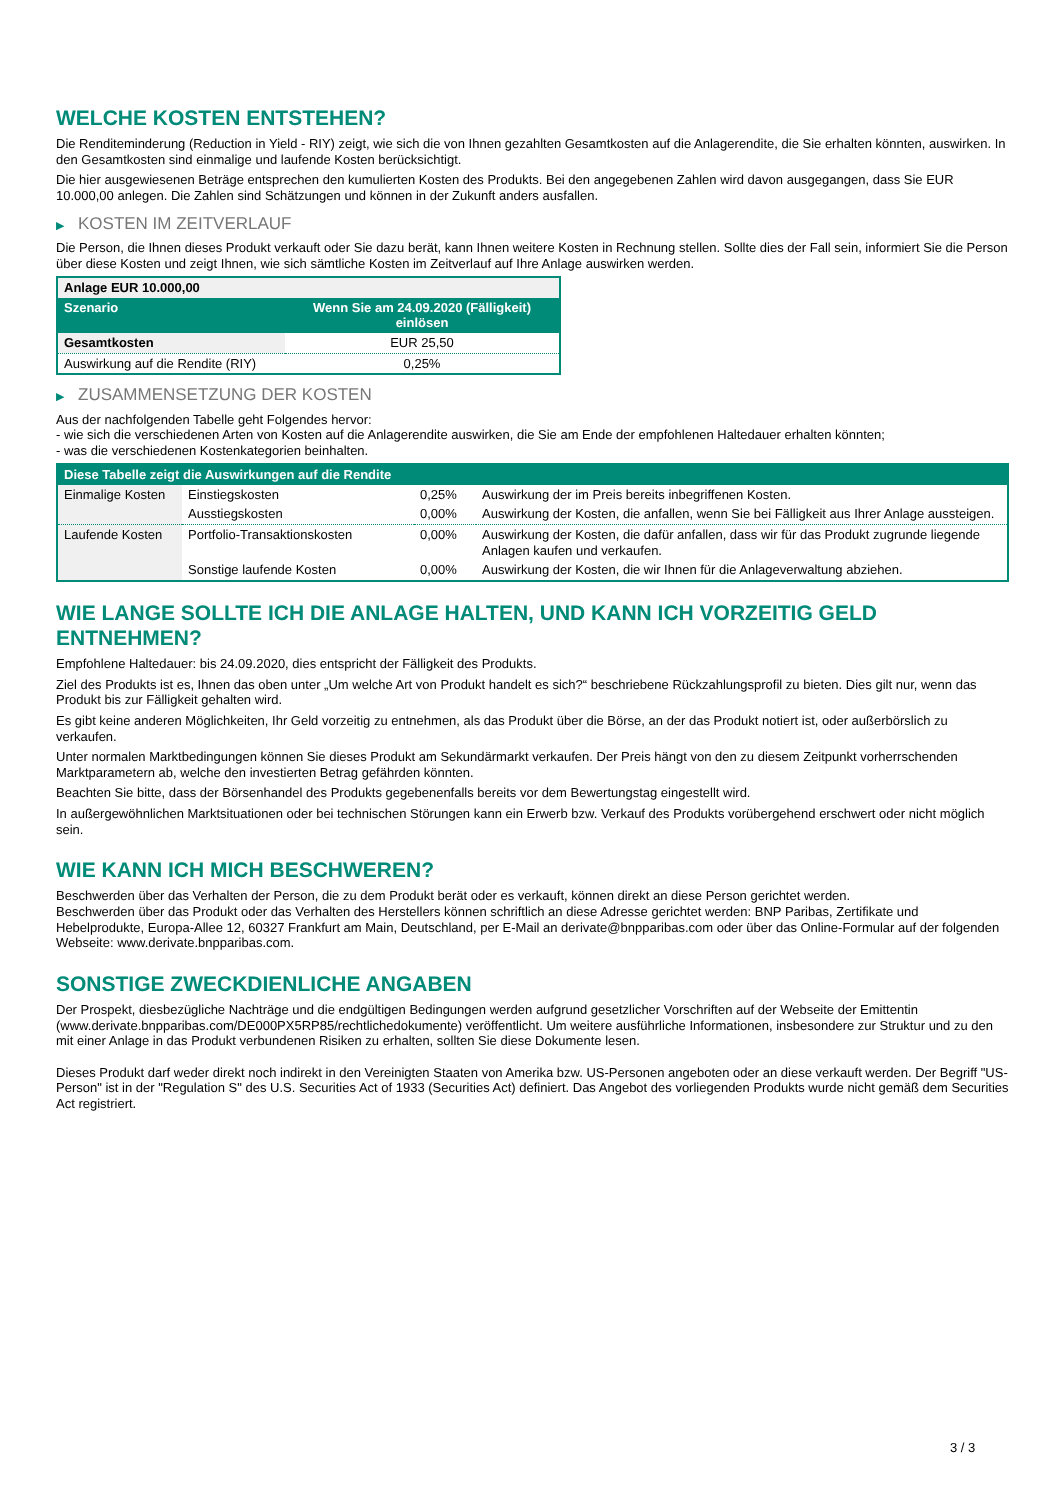WELCHE KOSTEN ENTSTEHEN?
Die Renditeminderung (Reduction in Yield - RIY) zeigt, wie sich die von Ihnen gezahlten Gesamtkosten auf die Anlagerendite, die Sie erhalten könnten, auswirken. In den Gesamtkosten sind einmalige und laufende Kosten berücksichtigt.
Die hier ausgewiesenen Beträge entsprechen den kumulierten Kosten des Produkts. Bei den angegebenen Zahlen wird davon ausgegangen, dass Sie EUR 10.000,00 anlegen. Die Zahlen sind Schätzungen und können in der Zukunft anders ausfallen.
▶ KOSTEN IM ZEITVERLAUF
Die Person, die Ihnen dieses Produkt verkauft oder Sie dazu berät, kann Ihnen weitere Kosten in Rechnung stellen. Sollte dies der Fall sein, informiert Sie die Person über diese Kosten und zeigt Ihnen, wie sich sämtliche Kosten im Zeitverlauf auf Ihre Anlage auswirken werden.
| Anlage EUR 10.000,00 | |
| --- | --- |
| Szenario | Wenn Sie am 24.09.2020 (Fälligkeit) einlösen |
| Gesamtkosten | EUR 25,50 |
| Auswirkung auf die Rendite (RIY) | 0,25% |
▶ ZUSAMMENSETZUNG DER KOSTEN
Aus der nachfolgenden Tabelle geht Folgendes hervor:
- wie sich die verschiedenen Arten von Kosten auf die Anlagerendite auswirken, die Sie am Ende der empfohlenen Haltedauer erhalten könnten;
- was die verschiedenen Kostenkategorien beinhalten.
| Diese Tabelle zeigt die Auswirkungen auf die Rendite | | | |
| --- | --- | --- | --- |
| Einmalige Kosten | Einstiegskosten | 0,25% | Auswirkung der im Preis bereits inbegriffenen Kosten. |
| | Ausstiegskosten | 0,00% | Auswirkung der Kosten, die anfallen, wenn Sie bei Fälligkeit aus Ihrer Anlage aussteigen. |
| Laufende Kosten | Portfolio-Transaktionskosten | 0,00% | Auswirkung der Kosten, die dafür anfallen, dass wir für das Produkt zugrunde liegende Anlagen kaufen und verkaufen. |
| | Sonstige laufende Kosten | 0,00% | Auswirkung der Kosten, die wir Ihnen für die Anlageverwaltung abziehen. |
WIE LANGE SOLLTE ICH DIE ANLAGE HALTEN, UND KANN ICH VORZEITIG GELD ENTNEHMEN?
Empfohlene Haltedauer: bis 24.09.2020, dies entspricht der Fälligkeit des Produkts.
Ziel des Produkts ist es, Ihnen das oben unter „Um welche Art von Produkt handelt es sich?“ beschriebene Rückzahlungsprofil zu bieten. Dies gilt nur, wenn das Produkt bis zur Fälligkeit gehalten wird.
Es gibt keine anderen Möglichkeiten, Ihr Geld vorzeitig zu entnehmen, als das Produkt über die Börse, an der das Produkt notiert ist, oder außerbörslich zu verkaufen.
Unter normalen Marktbedingungen können Sie dieses Produkt am Sekundärmarkt verkaufen. Der Preis hängt von den zu diesem Zeitpunkt vorherrschenden Marktparametern ab, welche den investierten Betrag gefährden könnten.
Beachten Sie bitte, dass der Börsenhandel des Produkts gegebenenfalls bereits vor dem Bewertungstag eingestellt wird.
In außergewöhnlichen Marktsituationen oder bei technischen Störungen kann ein Erwerb bzw. Verkauf des Produkts vorübergehend erschwert oder nicht möglich sein.
WIE KANN ICH MICH BESCHWEREN?
Beschwerden über das Verhalten der Person, die zu dem Produkt berät oder es verkauft, können direkt an diese Person gerichtet werden.
Beschwerden über das Produkt oder das Verhalten des Herstellers können schriftlich an diese Adresse gerichtet werden: BNP Paribas, Zertifikate und Hebelprodukte, Europa-Allee 12, 60327 Frankfurt am Main, Deutschland, per E-Mail an derivate@bnpparibas.com oder über das Online-Formular auf der folgenden Webseite: www.derivate.bnpparibas.com.
SONSTIGE ZWECKDIENLICHE ANGABEN
Der Prospekt, diesbezügliche Nachträge und die endgültigen Bedingungen werden aufgrund gesetzlicher Vorschriften auf der Webseite der Emittentin (www.derivate.bnpparibas.com/DE000PX5RP85/rechtlichedokumente) veröffentlicht. Um weitere ausführliche Informationen, insbesondere zur Struktur und zu den mit einer Anlage in das Produkt verbundenen Risiken zu erhalten, sollten Sie diese Dokumente lesen.
Dieses Produkt darf weder direkt noch indirekt in den Vereinigten Staaten von Amerika bzw. US-Personen angeboten oder an diese verkauft werden. Der Begriff "US-Person" ist in der "Regulation S" des U.S. Securities Act of 1933 (Securities Act) definiert. Das Angebot des vorliegenden Produkts wurde nicht gemäß dem Securities Act registriert.
3 / 3